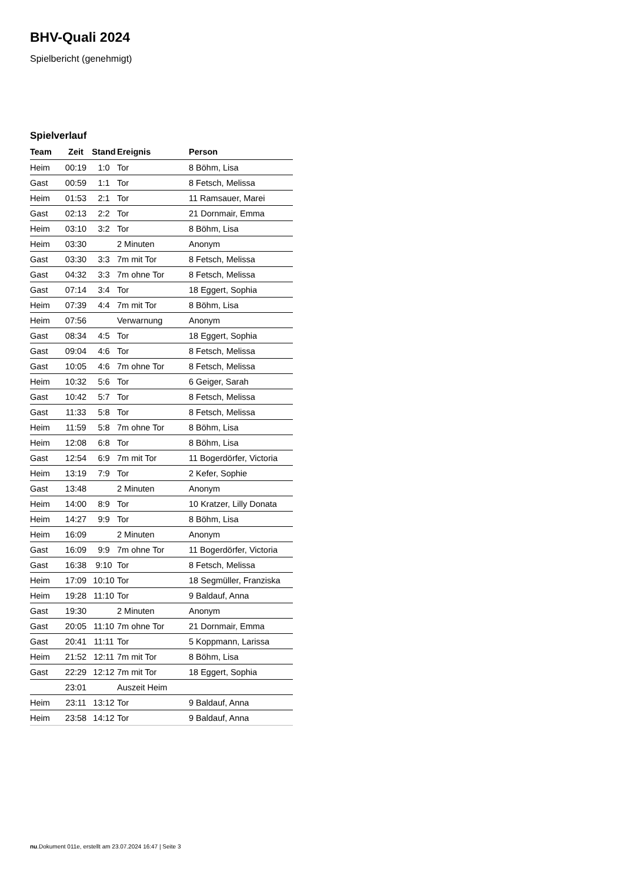BHV-Quali 2024
Spielbericht (genehmigt)
Spielverlauf
| Team | Zeit | Stand | Ereignis | Person |
| --- | --- | --- | --- | --- |
| Heim | 00:19 | 1:0 | Tor | 8 Böhm, Lisa |
| Gast | 00:59 | 1:1 | Tor | 8 Fetsch, Melissa |
| Heim | 01:53 | 2:1 | Tor | 11 Ramsauer, Marei |
| Gast | 02:13 | 2:2 | Tor | 21 Dornmair, Emma |
| Heim | 03:10 | 3:2 | Tor | 8 Böhm, Lisa |
| Heim | 03:30 | | 2 Minuten | Anonym |
| Gast | 03:30 | 3:3 | 7m mit Tor | 8 Fetsch, Melissa |
| Gast | 04:32 | 3:3 | 7m ohne Tor | 8 Fetsch, Melissa |
| Gast | 07:14 | 3:4 | Tor | 18 Eggert, Sophia |
| Heim | 07:39 | 4:4 | 7m mit Tor | 8 Böhm, Lisa |
| Heim | 07:56 | | Verwarnung | Anonym |
| Gast | 08:34 | 4:5 | Tor | 18 Eggert, Sophia |
| Gast | 09:04 | 4:6 | Tor | 8 Fetsch, Melissa |
| Gast | 10:05 | 4:6 | 7m ohne Tor | 8 Fetsch, Melissa |
| Heim | 10:32 | 5:6 | Tor | 6 Geiger, Sarah |
| Gast | 10:42 | 5:7 | Tor | 8 Fetsch, Melissa |
| Gast | 11:33 | 5:8 | Tor | 8 Fetsch, Melissa |
| Heim | 11:59 | 5:8 | 7m ohne Tor | 8 Böhm, Lisa |
| Heim | 12:08 | 6:8 | Tor | 8 Böhm, Lisa |
| Gast | 12:54 | 6:9 | 7m mit Tor | 11 Bogerdörfer, Victoria |
| Heim | 13:19 | 7:9 | Tor | 2 Kefer, Sophie |
| Gast | 13:48 | | 2 Minuten | Anonym |
| Heim | 14:00 | 8:9 | Tor | 10 Kratzer, Lilly Donata |
| Heim | 14:27 | 9:9 | Tor | 8 Böhm, Lisa |
| Heim | 16:09 | | 2 Minuten | Anonym |
| Gast | 16:09 | 9:9 | 7m ohne Tor | 11 Bogerdörfer, Victoria |
| Gast | 16:38 | 9:10 | Tor | 8 Fetsch, Melissa |
| Heim | 17:09 | 10:10 | Tor | 18 Segmüller, Franziska |
| Heim | 19:28 | 11:10 | Tor | 9 Baldauf, Anna |
| Gast | 19:30 | | 2 Minuten | Anonym |
| Gast | 20:05 | 11:10 | 7m ohne Tor | 21 Dornmair, Emma |
| Gast | 20:41 | 11:11 | Tor | 5 Koppmann, Larissa |
| Heim | 21:52 | 12:11 | 7m mit Tor | 8 Böhm, Lisa |
| Gast | 22:29 | 12:12 | 7m mit Tor | 18 Eggert, Sophia |
| | 23:01 | | Auszeit Heim | |
| Heim | 23:11 | 13:12 | Tor | 9 Baldauf, Anna |
| Heim | 23:58 | 14:12 | Tor | 9 Baldauf, Anna |
nu.Dokument 011e, erstellt am 23.07.2024 16:47 | Seite 3